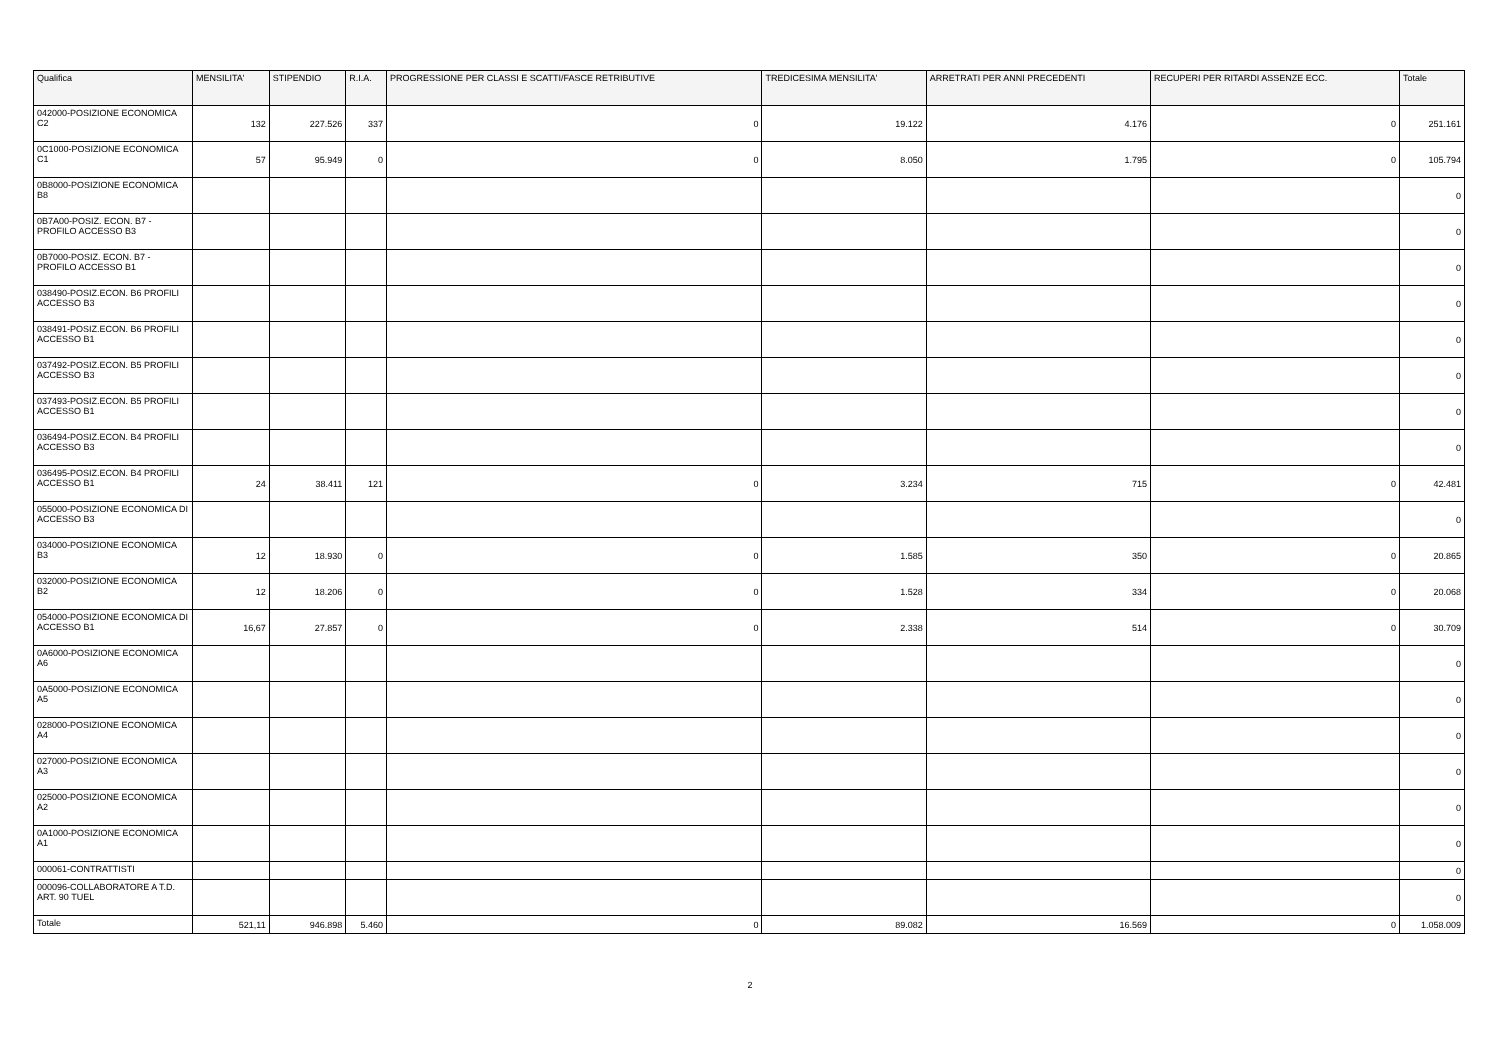| Qualifica | MENSILITA' | STIPENDIO | R.I.A. | PROGRESSIONE PER CLASSI E SCATTI/FASCE RETRIBUTIVE | TREDICESIMA MENSILITA' | ARRETRATI PER ANNI PRECEDENTI | RECUPERI PER RITARDI ASSENZE ECC. | Totale |
| --- | --- | --- | --- | --- | --- | --- | --- | --- |
| 042000-POSIZIONE ECONOMICA C2 | 132 | 227.526 | 337 | 0 | 19.122 | 4.176 | 0 | 251.161 |
| 0C1000-POSIZIONE ECONOMICA C1 | 57 | 95.949 | 0 | 0 | 8.050 | 1.795 | 0 | 105.794 |
| 0B8000-POSIZIONE ECONOMICA B8 | | | | | | | | 0 |
| 0B7A00-POSIZ. ECON. B7 - PROFILO ACCESSO B3 | | | | | | | | 0 |
| 0B7000-POSIZ. ECON. B7 - PROFILO ACCESSO B1 | | | | | | | | 0 |
| 038490-POSIZ.ECON. B6 PROFILI ACCESSO B3 | | | | | | | | 0 |
| 038491-POSIZ.ECON. B6 PROFILI ACCESSO B1 | | | | | | | | 0 |
| 037492-POSIZ.ECON. B5 PROFILI ACCESSO B3 | | | | | | | | 0 |
| 037493-POSIZ.ECON. B5 PROFILI ACCESSO B1 | | | | | | | | 0 |
| 036494-POSIZ.ECON. B4 PROFILI ACCESSO B3 | | | | | | | | 0 |
| 036495-POSIZ.ECON. B4 PROFILI ACCESSO B1 | 24 | 38.411 | 121 | 0 | 3.234 | 715 | 0 | 42.481 |
| 055000-POSIZIONE ECONOMICA DI ACCESSO B3 | | | | | | | | 0 |
| 034000-POSIZIONE ECONOMICA B3 | 12 | 18.930 | 0 | 0 | 1.585 | 350 | 0 | 20.865 |
| 032000-POSIZIONE ECONOMICA B2 | 12 | 18.206 | 0 | 0 | 1.528 | 334 | 0 | 20.068 |
| 054000-POSIZIONE ECONOMICA DI ACCESSO B1 | 16,67 | 27.857 | 0 | 0 | 2.338 | 514 | 0 | 30.709 |
| 0A6000-POSIZIONE ECONOMICA A6 | | | | | | | | 0 |
| 0A5000-POSIZIONE ECONOMICA A5 | | | | | | | | 0 |
| 028000-POSIZIONE ECONOMICA A4 | | | | | | | | 0 |
| 027000-POSIZIONE ECONOMICA A3 | | | | | | | | 0 |
| 025000-POSIZIONE ECONOMICA A2 | | | | | | | | 0 |
| 0A1000-POSIZIONE ECONOMICA A1 | | | | | | | | 0 |
| 000061-CONTRATTISTI | | | | | | | | 0 |
| 000096-COLLABORATORE A T.D. ART. 90 TUEL | | | | | | | | 0 |
| Totale | 521,11 | 946.898 | 5.460 | 0 | 89.082 | 16.569 | 0 | 1.058.009 |
2